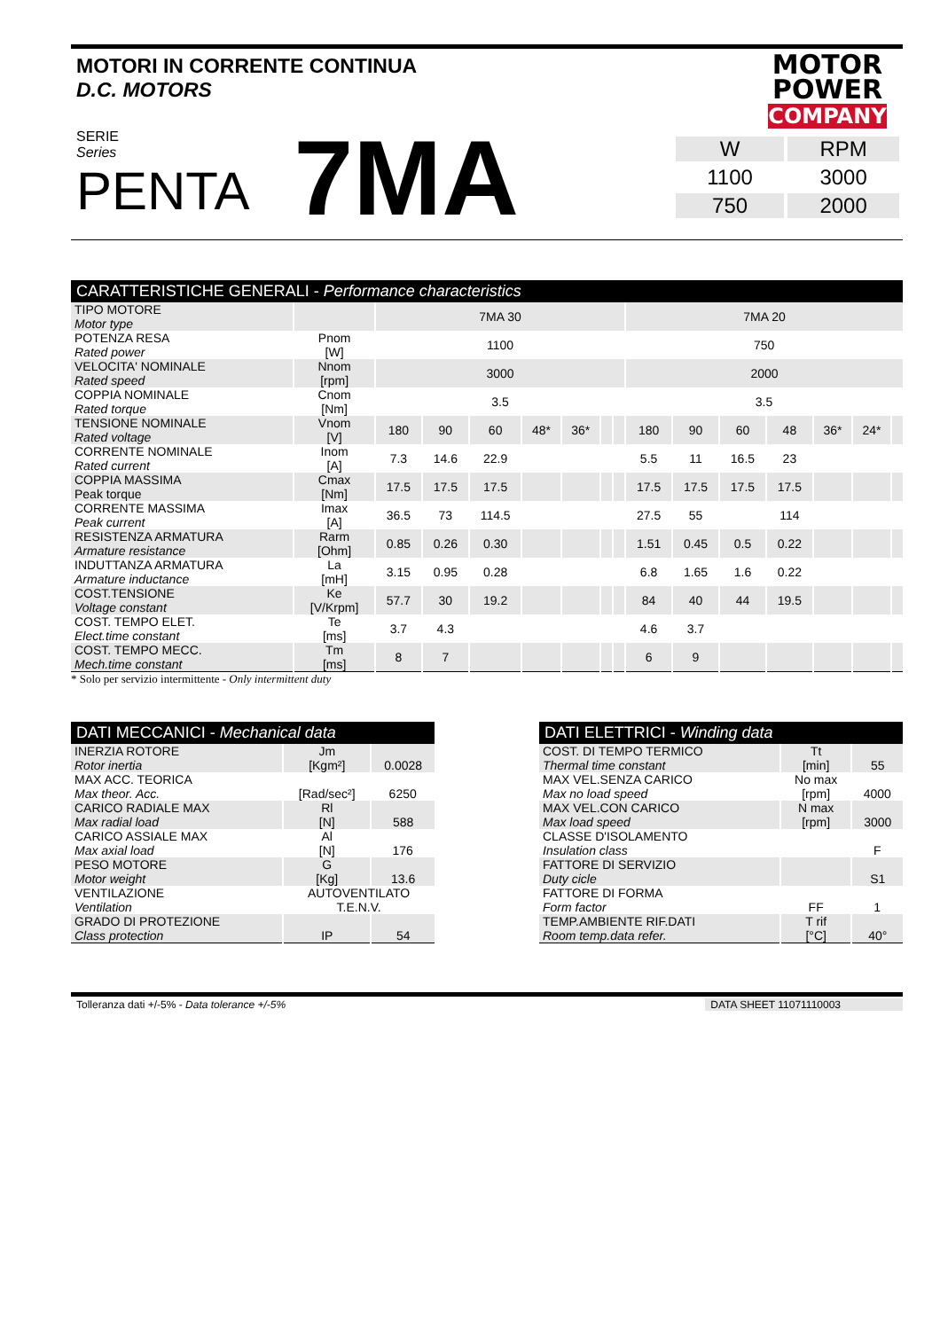MOTOR
POWER
COMPANY
MOTORI IN CORRENTE CONTINUA
D.C. MOTORS
SERIE
Series
PENTA
7MA
| W | RPM |
| 1100 | 3000 |
| 750 | 2000 |
| CARATTERISTICHE GENERALI - Performance characteristics | | | | | | | | | | | | | | | |
| --- | --- | --- | --- | --- | --- | --- | --- | --- | --- | --- | --- | --- | --- | --- | --- |
| TIPO MOTORE Motor type | | 7MA 30 | | | | | | | 7MA 20 | | | | | | |
| POTENZA RESA Rated power | Pnom [W] | 1100 | | | | | | | 750 | | | | | | |
| VELOCITA' NOMINALE Rated speed | Nnom [rpm] | 3000 | | | | | | | 2000 | | | | | | |
| COPPIA NOMINALE Rated torque | Cnom [Nm] | 3.5 | | | | | | | 3.5 | | | | | | |
| TENSIONE NOMINALE Rated voltage | Vnom [V] | 180 | 90 | 60 | 48* | 36* | | | 180 | 90 | 60 | 48 | 36* | 24* | |
| CORRENTE NOMINALE Rated current | Inom [A] | 7.3 | 14.6 | 22.9 | | | | | 5.5 | 11 | 16.5 | 23 | | | |
| COPPIA MASSIMA Peak torque | Cmax [Nm] | 17.5 | 17.5 | 17.5 | | | | | 17.5 | 17.5 | 17.5 | 17.5 | | | |
| CORRENTE MASSIMA Peak current | Imax [A] | 36.5 | 73 | 114.5 | | | | | 27.5 | 55 | | 114 | | | |
| RESISTENZA ARMATURA Armature resistance | Rarm [Ohm] | 0.85 | 0.26 | 0.30 | | | | | 1.51 | 0.45 | 0.5 | 0.22 | | | |
| INDUTTANZA ARMATURA Armature inductance | La [mH] | 3.15 | 0.95 | 0.28 | | | | | 6.8 | 1.65 | 1.6 | 0.22 | | | |
| COST.TENSIONE Voltage constant | Ke [V/Krpm] | 57.7 | 30 | 19.2 | | | | | 84 | 40 | 44 | 19.5 | | | |
| COST. TEMPO ELET. Elect.time constant | Te [ms] | 3.7 | 4.3 | | | | | | 4.6 | 3.7 | | | | | |
| COST. TEMPO MECC. Mech.time constant | Tm [ms] | 8 | 7 | | | | | | 6 | 9 | | | | | |
* Solo per servizio intermittente - Only intermittent duty
| DATI MECCANICI - Mechanical data | | |
| --- | --- | --- |
| INERZIA ROTORE Rotor inertia | Jm [Kgm²] | 0.0028 |
| MAX ACC. TEORICA Max theor. Acc. | [Rad/sec²] | 6250 |
| CARICO RADIALE MAX Max radial load | Rl [N] | 588 |
| CARICO ASSIALE MAX Max axial load | Al [N] | 176 |
| PESO MOTORE Motor weight | G [Kg] | 13.6 |
| VENTILAZIONE Ventilation | AUTOVENTILATO T.E.N.V. | |
| GRADO DI PROTEZIONE Class protection | IP | 54 |
| DATI ELETTRICI - Winding data | | |
| --- | --- | --- |
| COST. DI TEMPO TERMICO Thermal time constant | Tt [min] | 55 |
| MAX VEL.SENZA CARICO Max no load speed | No max [rpm] | 4000 |
| MAX VEL.CON CARICO Max load speed | N max [rpm] | 3000 |
| CLASSE D'ISOLAMENTO Insulation class | | F |
| FATTORE DI SERVIZIO Duty cicle | | S1 |
| FATTORE DI FORMA Form factor | FF | 1 |
| TEMP.AMBIENTE RIF.DATI Room temp.data refer. | T rif [°C] | 40° |
Tolleranza dati +/-5% - Data tolerance +/-5% DATA SHEET 11071110003